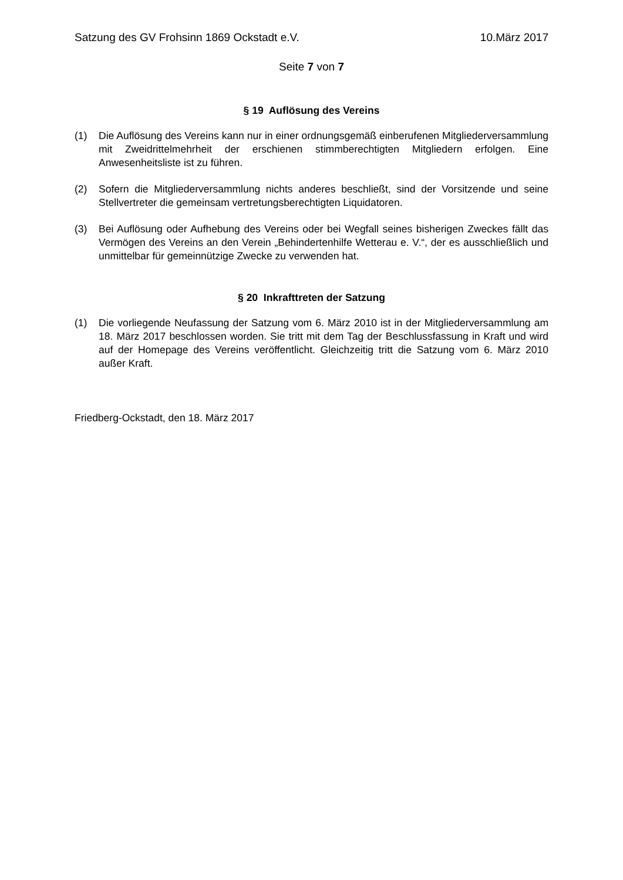Satzung des GV Frohsinn 1869 Ockstadt e.V. 10.März 2017
Seite 7 von 7
§ 19 Auflösung des Vereins
(1) Die Auflösung des Vereins kann nur in einer ordnungsgemäß einberufenen Mitglieder­versammlung mit Zweidrittelmehrheit der erschienen stimmberechtigten Mitgliedern er­folgen. Eine Anwesenheitsliste ist zu führen.
(2) Sofern die Mitgliederversammlung nichts anderes beschließt, sind der Vorsitzende und seine Stellvertreter die gemeinsam vertretungsberechtigten Liquidatoren.
(3) Bei Auflösung oder Aufhebung des Vereins oder bei Wegfall seines bisherigen Zweckes fällt das Vermögen des Vereins an den Verein „Behindertenhilfe Wetterau e. V.“, der es ausschließlich und unmittelbar für gemeinnützige Zwecke zu verwenden hat.
§ 20 Inkrafttreten der Satzung
(1) Die vorliegende Neufassung der Satzung vom 6. März 2010 ist in der Mitgliederver­sammlung am 18. März 2017 beschlossen worden. Sie tritt mit dem Tag der Beschluss­fassung in Kraft und wird auf der Homepage des Vereins veröffentlicht. Gleichzeitig tritt die Satzung vom 6. März 2010 außer Kraft.
Friedberg-Ockstadt, den 18. März 2017